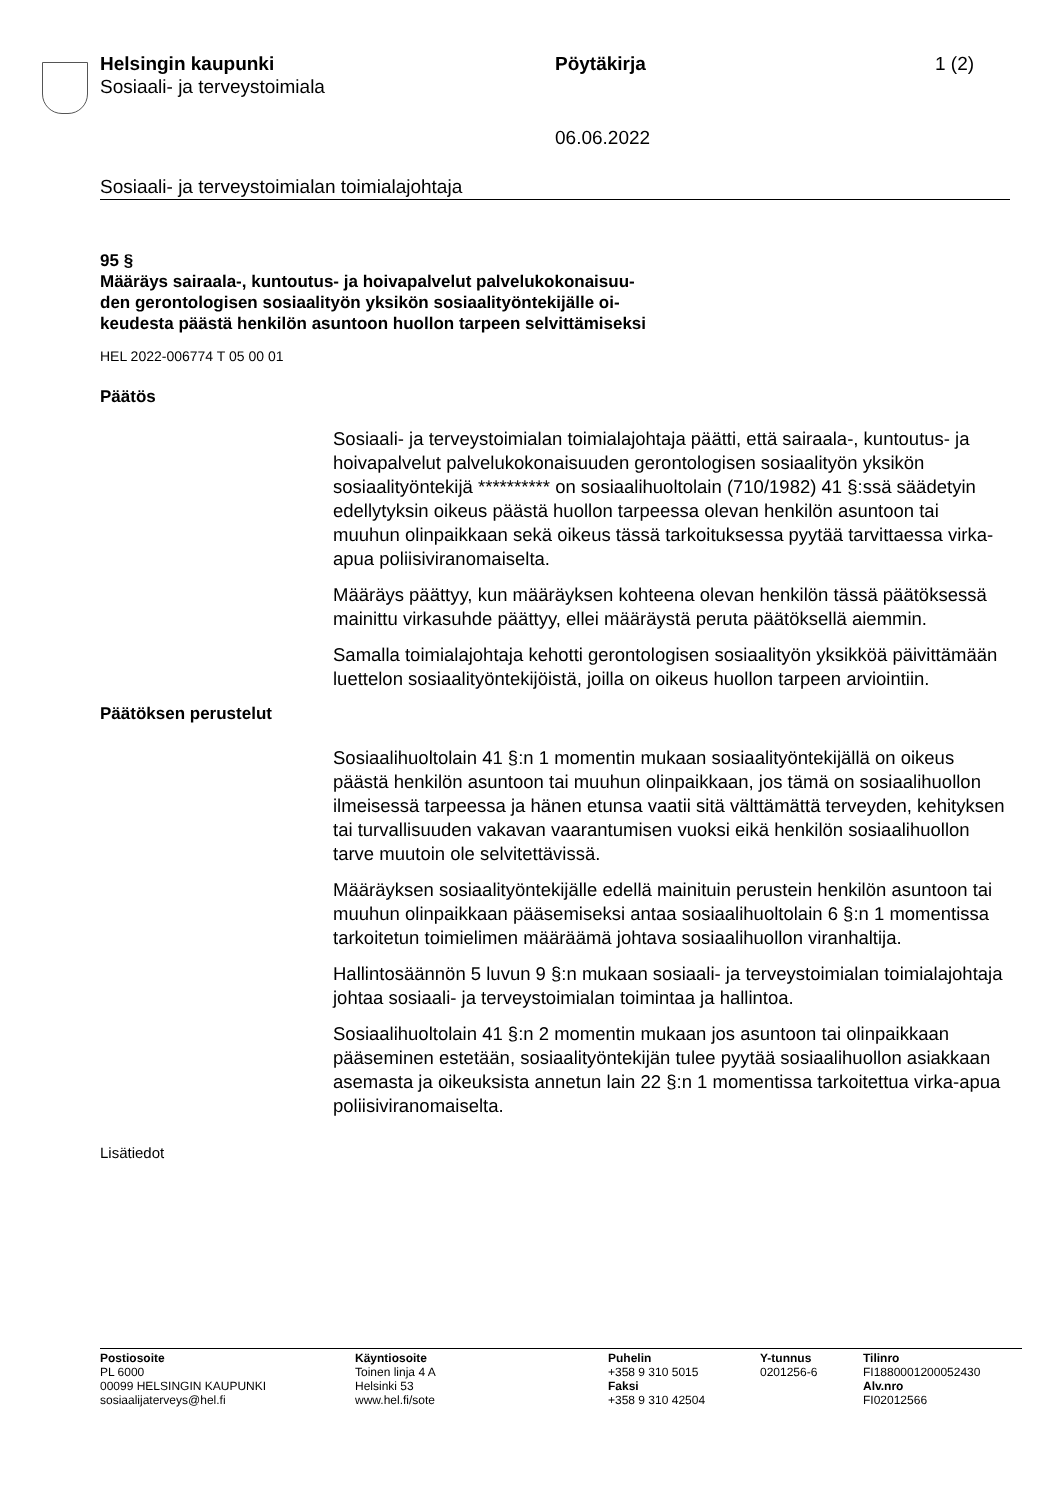Helsingin kaupunki
Sosiaali- ja terveystoimiala
Pöytäkirja 1 (2)
06.06.2022
Sosiaali- ja terveystoimialan toimialajohtaja
95 §
Määräys sairaala-, kuntoutus- ja hoivapalvelut palvelukokonaisuu-
den gerontologisen sosiaalityön yksikön sosiaalityöntekijälle oi-
keudesta päästä henkilön asuntoon huollon tarpeen selvittämiseksi
HEL 2022-006774 T 05 00 01
Päätös
Sosiaali- ja terveystoimialan toimialajohtaja päätti, että sairaala-, kuntoutus- ja hoivapalvelut palvelukokonaisuuden gerontologisen sosiaalityön yksikön sosiaalityöntekijä ********** on sosiaalihuoltolain (710/1982) 41 §:ssä säädetyin edellytyksin oikeus päästä huollon tarpeessa olevan henkilön asuntoon tai muuhun olinpaikkaan sekä oikeus tässä tarkoituksessa pyytää tarvittaessa virka-apua poliisiviranomaiselta.
Määräys päättyy, kun määräyksen kohteena olevan henkilön tässä päätöksessä mainittu virkasuhde päättyy, ellei määräystä peruta päätöksellä aiemmin.
Samalla toimialajohtaja kehotti gerontologisen sosiaalityön yksikköä päivittämään luettelon sosiaalityöntekijöistä, joilla on oikeus huollon tarpeen arviointiin.
Päätöksen perustelut
Sosiaalihuoltolain 41 §:n 1 momentin mukaan sosiaalityöntekijällä on oikeus päästä henkilön asuntoon tai muuhun olinpaikkaan, jos tämä on sosiaalihuollon ilmeisessä tarpeessa ja hänen etunsa vaatii sitä välttämättä terveyden, kehityksen tai turvallisuuden vakavan vaarantumisen vuoksi eikä henkilön sosiaalihuollon tarve muutoin ole selvitettävissä.
Määräyksen sosiaalityöntekijälle edellä mainituin perustein henkilön asuntoon tai muuhun olinpaikkaan pääsemiseksi antaa sosiaalihuoltolain 6 §:n 1 momentissa tarkoitetun toimielimen määräämä johtava sosiaalihuollon viranhaltija.
Hallintosäännön 5 luvun 9 §:n mukaan sosiaali- ja terveystoimialan toimialajohtaja johtaa sosiaali- ja terveystoimialan toimintaa ja hallintoa.
Sosiaalihuoltolain 41 §:n 2 momentin mukaan jos asuntoon tai olinpaikkaan pääseminen estetään, sosiaalityöntekijän tulee pyytää sosiaalihuollon asiakkaan asemasta ja oikeuksista annetun lain 22 §:n 1 momentissa tarkoitettua virka-apua poliisiviranomaiselta.
Lisätiedot
Postiosoite
PL 6000
00099 HELSINGIN KAUPUNKI
sosiaalijaterveys@hel.fi
Käyntiosoite
Toinen linja 4 A
Helsinki 53
www.hel.fi/sote
Puhelin
+358 9 310 5015
Faksi
+358 9 310 42504
Y-tunnus
0201256-6
Tilinro
FI1880001200052430
Alv.nro
FI02012566